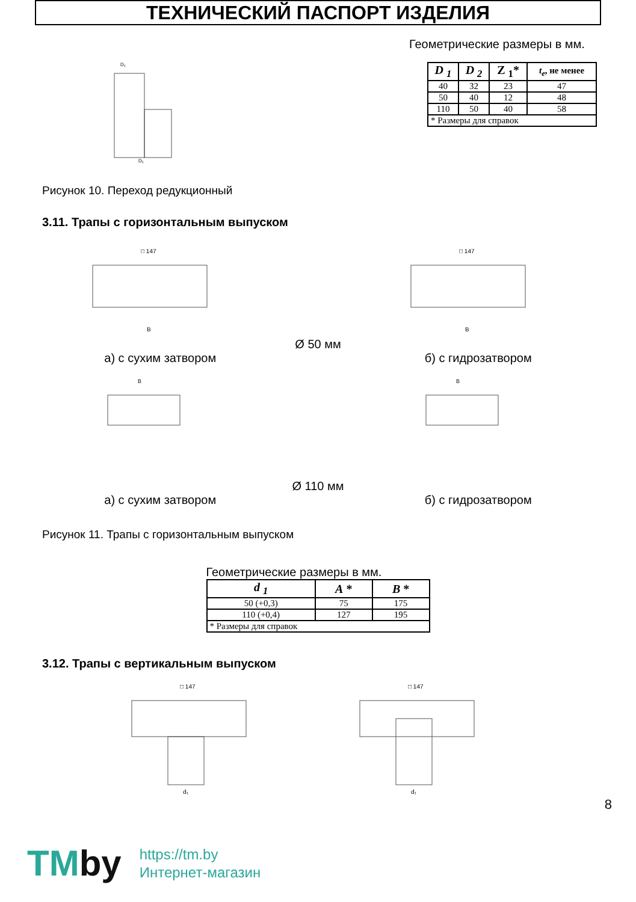ТЕХНИЧЕСКИЙ ПАСПОРТ ИЗДЕЛИЯ
D₂
D₁
Геометрические размеры в мм.
| D <sub>1</sub> | D <sub>2</sub> | Z <sub>1</sub>* | t<sub>e</sub> , не менее |
| --- | --- | --- | --- |
| 40 | 32 | 23 | 47 |
| 50 | 40 | 12 | 48 |
| 110 | 50 | 40 | 58 |
| * Размеры для справок | | | |
Рисунок 10. Переход редукционный
3.11. Трапы с горизонтальным выпуском
□ 147
B
□ 147
B
Ø 50 мм
а) с сухим затвором б) с гидрозатвором
B
B
Ø 110 мм
а) с сухим затвором б) с гидрозатвором
Рисунок 11. Трапы с горизонтальным выпуском
Геометрические размеры в мм.
| d <sub>1</sub> | A * | B * |
| --- | --- | --- |
| 50 (+0,3) | 75 | 175 |
| 110 (+0,4) | 127 | 195 |
| * Размеры для справок | | |
3.12. Трапы с вертикальным выпуском
□ 147
d₁
□ 147
d₁
8
TMby https://tm.by
Интернет-магазин